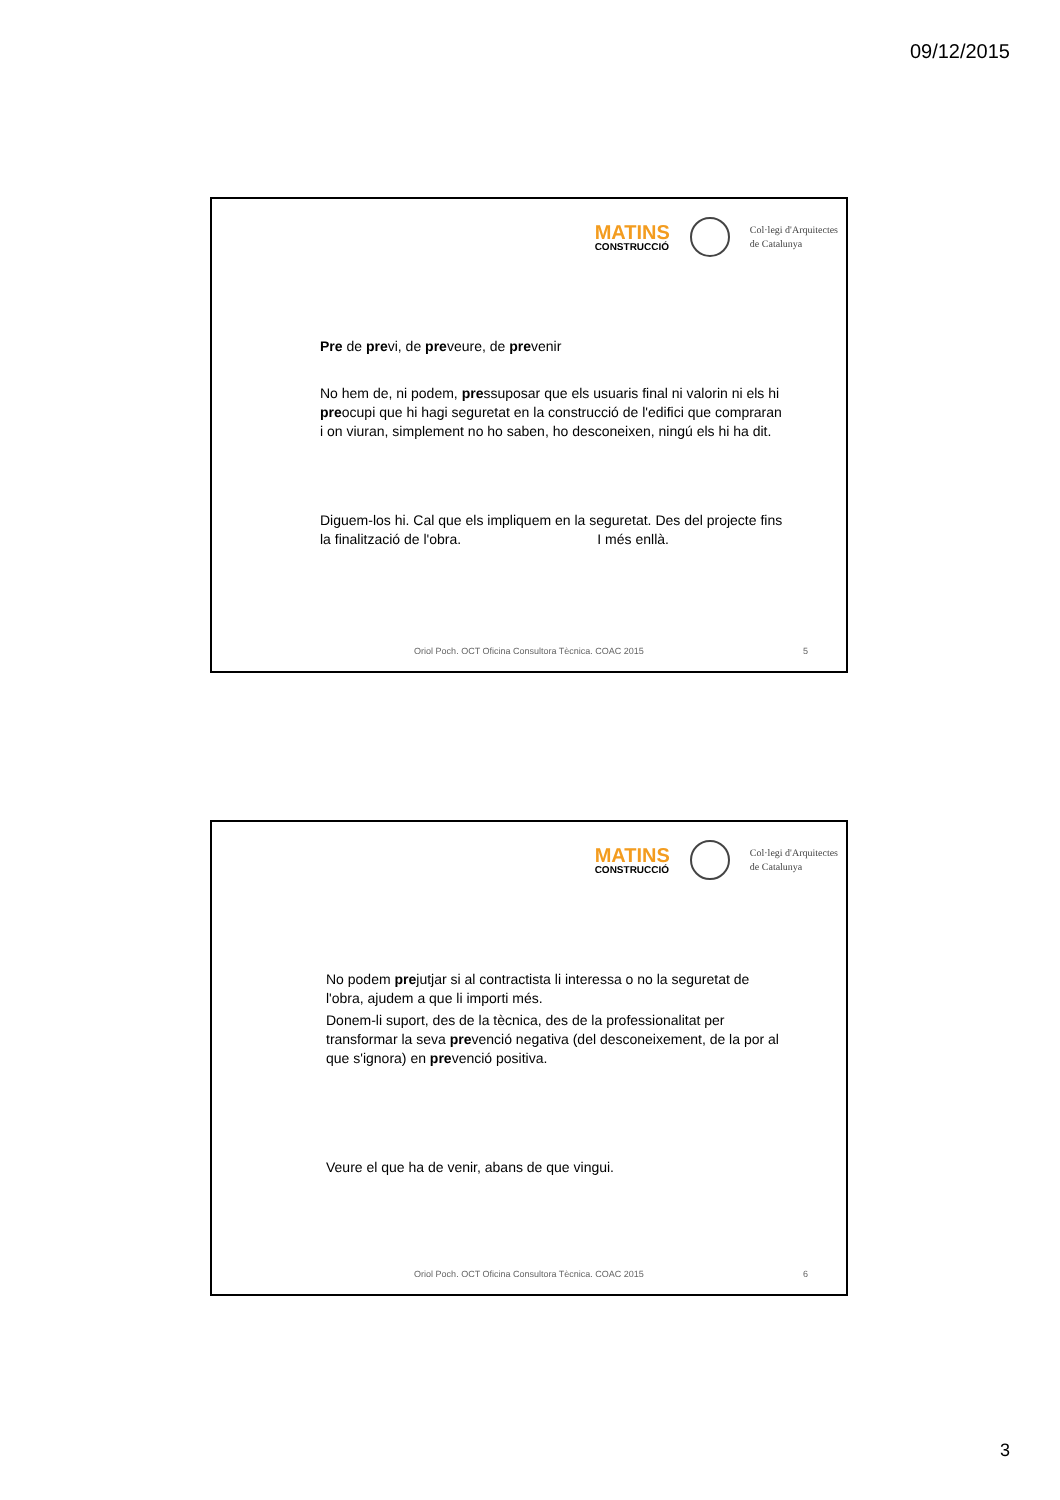09/12/2015
MATINS
CONSTRUCCIÓ
Col·legi d'Arquitectes
de Catalunya
Pre de previ, de preveure, de prevenir
No hem de, ni podem, pressuposar que els usuaris final ni valorin ni els hi preocupi que hi hagi seguretat en la construcció de l'edifici que compraran i on viuran, simplement no ho saben, ho desconeixen, ningú els hi ha dit.
Diguem-los hi. Cal que els impliquem en la seguretat. Des del projecte fins la finalització de l'obra. I més enllà.
Oriol Poch. OCT Oficina Consultora Tècnica. COAC 2015 5
MATINS
CONSTRUCCIÓ
Col·legi d'Arquitectes
de Catalunya
No podem prejutjar si al contractista li interessa o no la seguretat de l'obra, ajudem a que li importi més.
Donem-li suport, des de la tècnica, des de la professionalitat per transformar la seva prevenció negativa (del desconeixement, de la por al que s'ignora) en prevenció positiva.
Veure el que ha de venir, abans de que vingui.
Oriol Poch. OCT Oficina Consultora Tècnica. COAC 2015 6
3